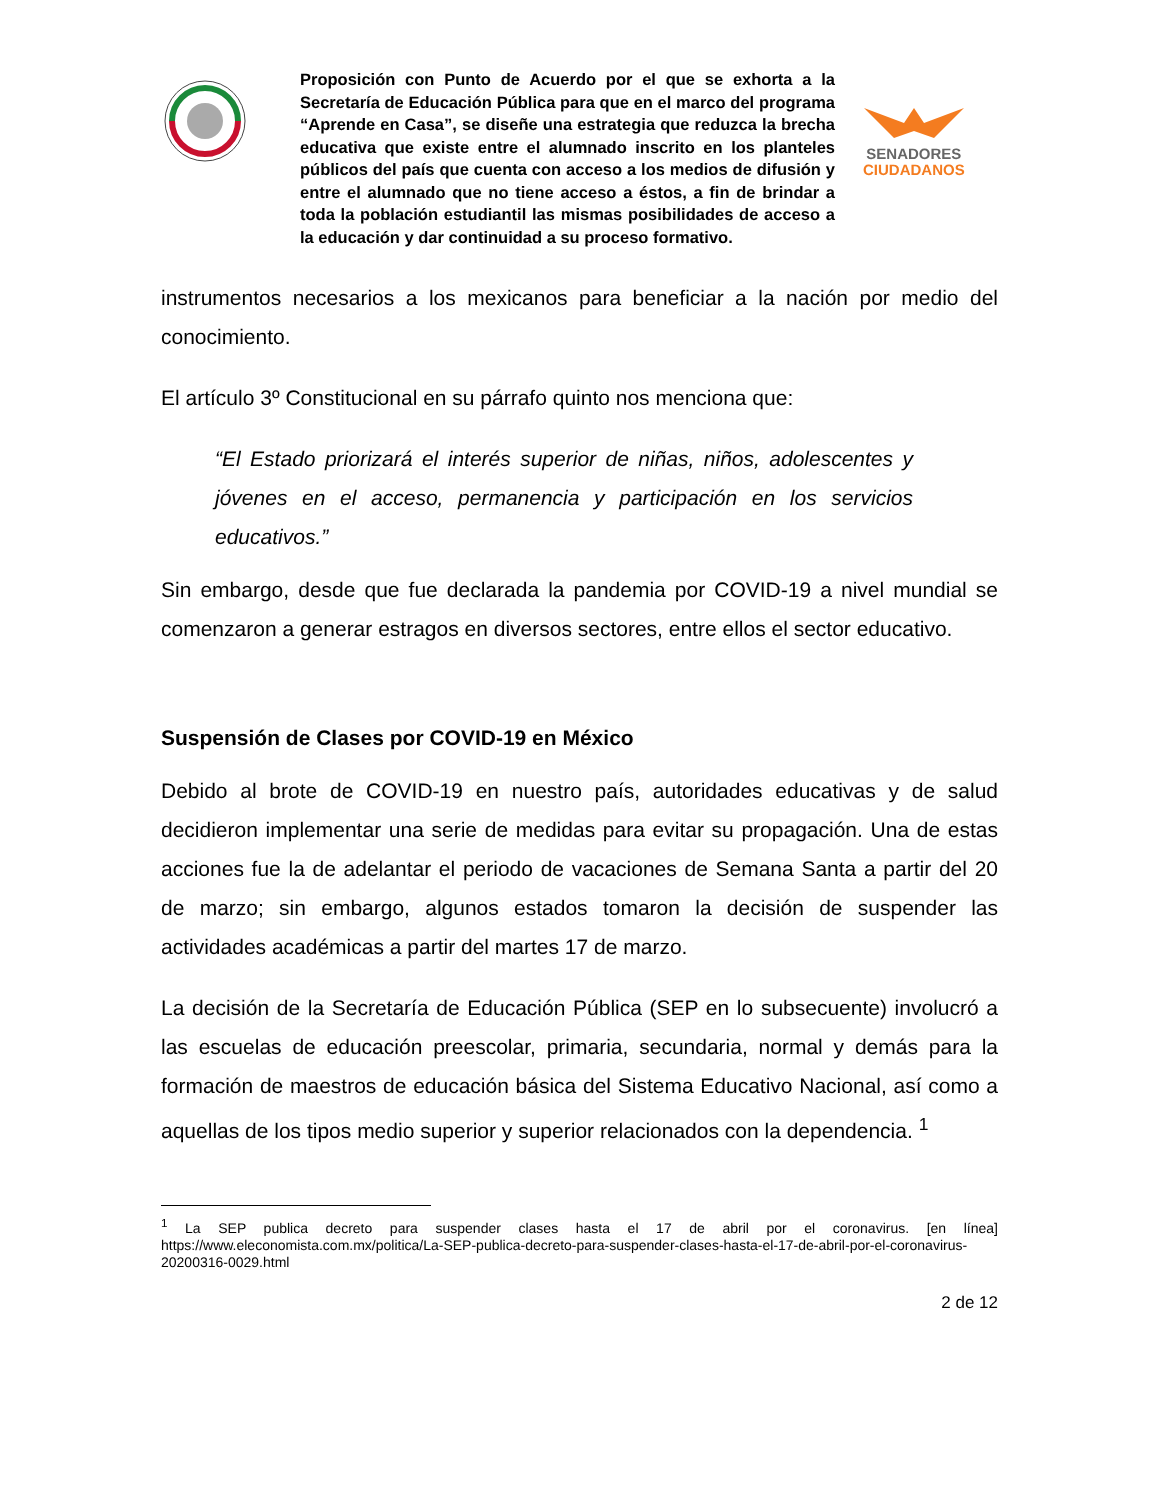Proposición con Punto de Acuerdo por el que se exhorta a la Secretaría de Educación Pública para que en el marco del programa “Aprende en Casa”, se diseñe una estrategia que reduzca la brecha educativa que existe entre el alumnado inscrito en los planteles públicos del país que cuenta con acceso a los medios de difusión y entre el alumnado que no tiene acceso a éstos, a fin de brindar a toda la población estudiantil las mismas posibilidades de acceso a la educación y dar continuidad a su proceso formativo.
SENADORES
CIUDADANOS
instrumentos necesarios a los mexicanos para beneficiar a la nación por medio del conocimiento.
El artículo 3º Constitucional en su párrafo quinto nos menciona que:
“El Estado priorizará el interés superior de niñas, niños, adolescentes y jóvenes en el acceso, permanencia y participación en los servicios educativos.”
Sin embargo, desde que fue declarada la pandemia por COVID-19 a nivel mundial se comenzaron a generar estragos en diversos sectores, entre ellos el sector educativo.
Suspensión de Clases por COVID-19 en México
Debido al brote de COVID-19 en nuestro país, autoridades educativas y de salud decidieron implementar una serie de medidas para evitar su propagación. Una de estas acciones fue la de adelantar el periodo de vacaciones de Semana Santa a partir del 20 de marzo; sin embargo, algunos estados tomaron la decisión de suspender las actividades académicas a partir del martes 17 de marzo.
La decisión de la Secretaría de Educación Pública (SEP en lo subsecuente) involucró a las escuelas de educación preescolar, primaria, secundaria, normal y demás para la formación de maestros de educación básica del Sistema Educativo Nacional, así como a aquellas de los tipos medio superior y superior relacionados con la dependencia. <sup>1</sup>
<sup>1</sup> La SEP publica decreto para suspender clases hasta el 17 de abril por el coronavirus. [en línea] https://www.eleconomista.com.mx/politica/La-SEP-publica-decreto-para-suspender-clases-hasta-el-17-de-abril-por-el-coronavirus-20200316-0029.html
2 de 12